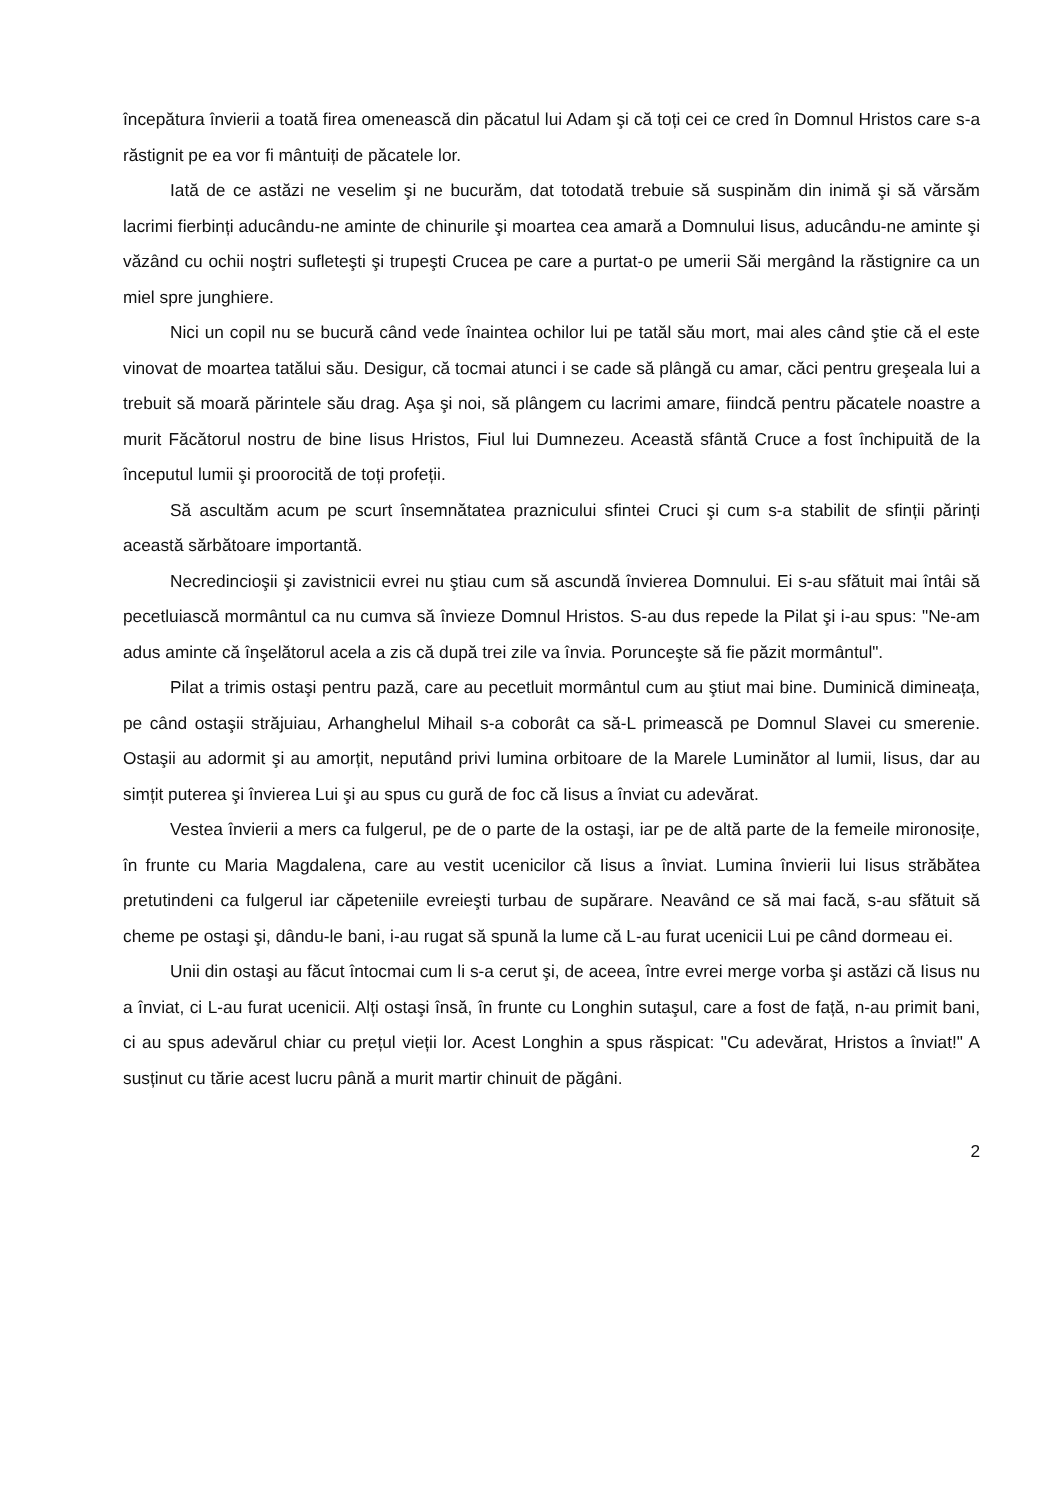începătura învierii a toată firea omenească din păcatul lui Adam şi că toți cei ce cred în Domnul Hristos care s-a răstignit pe ea vor fi mântuiți de păcatele lor.
Iată de ce astăzi ne veselim şi ne bucurăm, dat totodată trebuie să suspinăm din inimă şi să vărsăm lacrimi fierbinți aducându-ne aminte de chinurile şi moartea cea amară a Domnului Iisus, aducându-ne aminte şi văzând cu ochii noştri sufleteşti şi trupeşti Crucea pe care a purtat-o pe umerii Săi mergând la răstignire ca un miel spre junghiere.
Nici un copil nu se bucură când vede înaintea ochilor lui pe tatăl său mort, mai ales când ştie că el este vinovat de moartea tatălui său. Desigur, că tocmai atunci i se cade să plângă cu amar, căci pentru greşeala lui a trebuit să moară părintele său drag. Aşa şi noi, să plângem cu lacrimi amare, fiindcă pentru păcatele noastre a murit Făcătorul nostru de bine Iisus Hristos, Fiul lui Dumnezeu. Această sfântă Cruce a fost închipuită de la începutul lumii şi proorocită de toți profeții.
Să ascultăm acum pe scurt însemnătatea praznicului sfintei Cruci şi cum s-a stabilit de sfinții părinți această sărbătoare importantă.
Necredincioşii şi zavistnicii evrei nu ştiau cum să ascundă învierea Domnului. Ei s-au sfătuit mai întâi să pecetluiască mormântul ca nu cumva să învieze Domnul Hristos. S-au dus repede la Pilat şi i-au spus: "Ne-am adus aminte că înşelătorul acela a zis că după trei zile va învia. Porunceşte să fie păzit mormântul".
Pilat a trimis ostaşi pentru pază, care au pecetluit mormântul cum au ştiut mai bine. Duminică dimineața, pe când ostaşii străjuiau, Arhanghelul Mihail s-a coborât ca să-L primească pe Domnul Slavei cu smerenie. Ostaşii au adormit şi au amorțit, neputând privi lumina orbitoare de la Marele Luminător al lumii, Iisus, dar au simțit puterea şi învierea Lui şi au spus cu gură de foc că Iisus a înviat cu adevărat.
Vestea învierii a mers ca fulgerul, pe de o parte de la ostaşi, iar pe de altă parte de la femeile mironosițe, în frunte cu Maria Magdalena, care au vestit ucenicilor că Iisus a înviat. Lumina învierii lui Iisus străbătea pretutindeni ca fulgerul iar căpeteniile evreieşti turbau de supărare. Neavând ce să mai facă, s-au sfătuit să cheme pe ostaşi şi, dându-le bani, i-au rugat să spună la lume că L-au furat ucenicii Lui pe când dormeau ei.
Unii din ostaşi au făcut întocmai cum li s-a cerut şi, de aceea, între evrei merge vorba şi astăzi că Iisus nu a înviat, ci L-au furat ucenicii. Alți ostaşi însă, în frunte cu Longhin sutaşul, care a fost de față, n-au primit bani, ci au spus adevărul chiar cu prețul vieții lor. Acest Longhin a spus răspicat: "Cu adevărat, Hristos a înviat!" A susținut cu tărie acest lucru până a murit martir chinuit de păgâni.
2